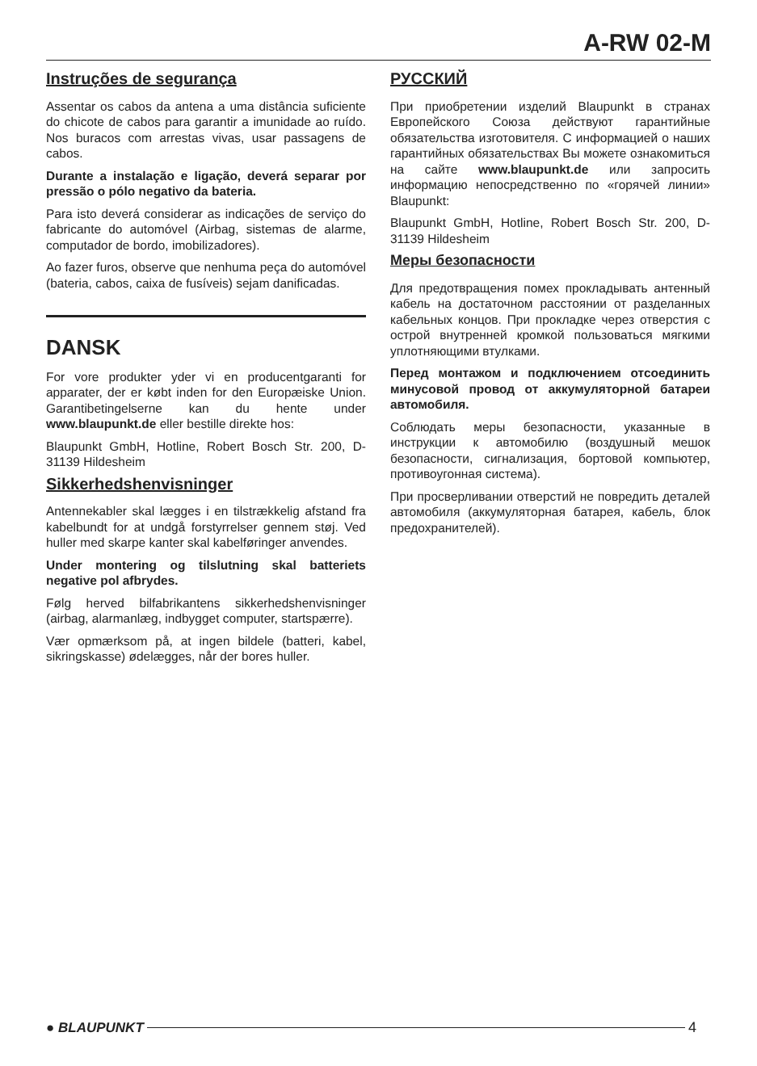A-RW 02-M
Instruções de segurança
Assentar os cabos da antena a uma distância suficiente do chicote de cabos para garantir a imunidade ao ruído. Nos buracos com arrestas vivas, usar passagens de cabos.
Durante a instalação e ligação, deverá separar por pressão o pólo negativo da bateria.
Para isto deverá considerar as indicações de serviço do fabricante do automóvel (Airbag, sistemas de alarme, computador de bordo, imobilizadores).
Ao fazer furos, observe que nenhuma peça do automóvel (bateria, cabos, caixa de fusíveis) sejam danificadas.
DANSK
For vore produkter yder vi en producentgaranti for apparater, der er købt inden for den Europæiske Union. Garantibetingelserne kan du hente under www.blaupunkt.de eller bestille direkte hos:
Blaupunkt GmbH, Hotline, Robert Bosch Str. 200, D-31139 Hildesheim
Sikkerhedshenvisninger
Antennekabler skal lægges i en tilstrækkelig afstand fra kabelbundt for at undgå forstyrrelser gennem støj. Ved huller med skarpe kanter skal kabelføringer anvendes.
Under montering og tilslutning skal batteriets negative pol afbrydes.
Følg herved bilfabrikantens sikkerhedshenvisninger (airbag, alarmanlæg, indbygget computer, startspærre).
Vær opmærksom på, at ingen bildele (batteri, kabel, sikringskasse) ødelægges, når der bores huller.
РУССКИЙ
При приобретении изделий Blaupunkt в странах Европейского Союза действуют гарантийные обязательства изготовителя. С информацией о наших гарантийных обязательствах Вы можете ознакомиться на сайте www.blaupunkt.de или запросить информацию непосредственно по «горячей линии» Blaupunkt:
Blaupunkt GmbH, Hotline, Robert Bosch Str. 200, D-31139 Hildesheim
Меры безопасности
Для предотвращения помех прокладывать антенный кабель на достаточном расстоянии от разделанных кабельных концов. При прокладке через отверстия с острой внутренней кромкой пользоваться мягкими уплотняющими втулками.
Перед монтажом и подключением отсоединить минусовой провод от аккумуляторной батареи автомобиля.
Соблюдать меры безопасности, указанные в инструкции к автомобилю (воздушный мешок безопасности, сигнализация, бортовой компьютер, противоугонная система).
При просверливании отверстий не повредить деталей автомобиля (аккумуляторная батарея, кабель, блок предохранителей).
● BLAUPUNKT 4